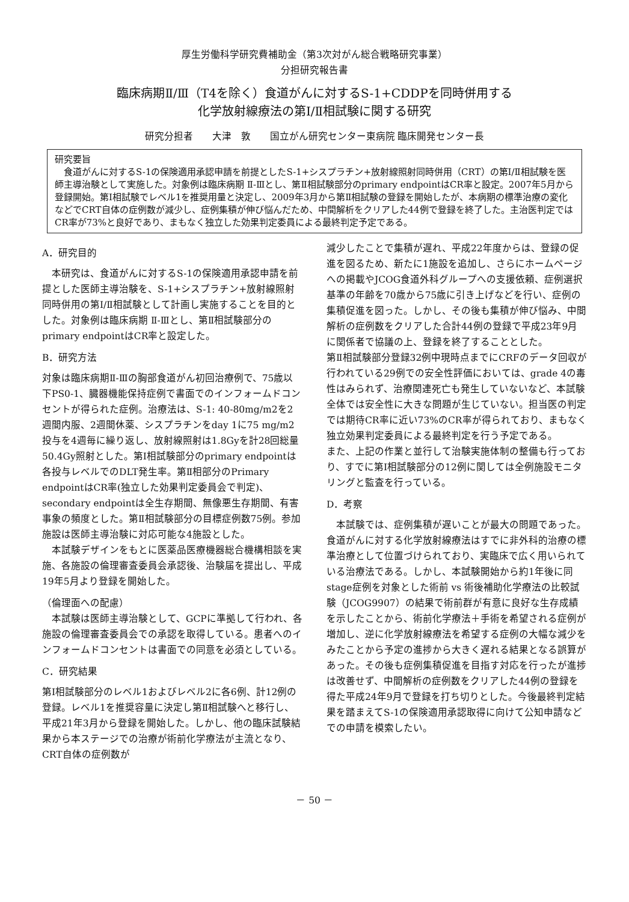厚生労働科学研究費補助金（第3次対がん総合戦略研究事業）
分担研究報告書
臨床病期Ⅱ/Ⅲ（T4を除く）食道がんに対するS-1+CDDPを同時併用する
化学放射線療法の第Ⅰ/Ⅱ相試験に関する研究
研究分担者　　大津　敦　　国立がん研究センター東病院 臨床開発センター長
研究要旨
　食道がんに対するS-1の保険適用承認申請を前提としたS-1+シスプラチン+放射線照射同時併用（CRT）の第Ⅰ/Ⅱ相試験を医師主導治験として実施した。対象例は臨床病期 Ⅱ-Ⅲとし、第Ⅱ相試験部分のprimary endpointはCR率と設定。2007年5月から登録開始。第Ⅰ相試験でレベル1を推奨用量と決定し、2009年3月から第Ⅱ相試験の登録を開始したが、本病期の標準治療の変化などでCRT自体の症例数が減少し、症例集積が伸び悩んだため、中間解析をクリアした44例で登録を終了した。主治医判定ではCR率が73%と良好であり、まもなく独立した効果判定委員による最終判定予定である。
A．研究目的
　本研究は、食道がんに対するS-1の保険適用承認申請を前提とした医師主導治験を、S-1+シスプラチン+放射線照射同時併用の第Ⅰ/Ⅱ相試験として計画し実施することを目的とした。対象例は臨床病期 Ⅱ-Ⅲとし、第Ⅱ相試験部分のprimary endpointはCR率と設定した。
B．研究方法
対象は臨床病期Ⅱ-Ⅲの胸部食道がん初回治療例で、75歳以下PS0-1、臓器機能保持症例で書面でのインフォームドコンセントが得られた症例。治療法は、S-1: 40-80mg/m2を2週間内服、2週間休薬、シスプラチンをday 1に75 mg/m2投与を4週毎に繰り返し、放射線照射は1.8Gyを計28回総量50.4Gy照射とした。第Ⅰ相試験部分のprimary endpointは各投与レベルでのDLT発生率。第Ⅱ相部分のPrimary endpointはCR率(独立した効果判定委員会で判定)、secondary endpointは全生存期間、無像悪生存期間、有害事象の頻度とした。第Ⅱ相試験部分の目標症例数75例。参加施設は医師主導治験に対応可能な4施設とした。
　本試験デザインをもとに医薬品医療機器総合機構相談を実施、各施設の倫理審査委員会承認後、治験届を提出し、平成19年5月より登録を開始した。
（倫理面への配慮）
　本試験は医師主導治験として、GCPに準拠して行われ、各施設の倫理審査委員会での承認を取得している。患者へのインフォームドコンセントは書面での同意を必須としている。
C．研究結果
第Ⅰ相試験部分のレベル1およびレベル2に各6例、計12例の登録。レベル1を推奨容量に決定し第Ⅱ相試験へと移行し、平成21年3月から登録を開始した。しかし、他の臨床試験結果から本ステージでの治療が術前化学療法が主流となり、CRT自体の症例数が
減少したことで集積が遅れ、平成22年度からは、登録の促進を図るため、新たに1施設を追加し、さらにホームページへの掲載やJCOG食道外科グループへの支援依頼、症例選択基準の年齢を70歳から75歳に引き上げなどを行い、症例の集積促進を図った。しかし、その後も集積が伸び悩み、中間解析の症例数をクリアした合計44例の登録で平成23年9月に関係者で協議の上、登録を終了することとした。
第Ⅱ相試験部分登録32例中現時点までにCRFのデータ回収が行われている29例での安全性評価においては、grade 4の毒性はみられず、治療関連死亡も発生していないなど、本試験全体では安全性に大きな問題が生じていない。担当医の判定では期待CR率に近い73%のCR率が得られており、まもなく独立効果判定委員による最終判定を行う予定である。
また、上記の作業と並行して治験実施体制の整備も行っており、すでに第Ⅰ相試験部分の12例に関しては全例施設モニタリングと監査を行っている。
D．考察
　本試験では、症例集積が遅いことが最大の問題であった。食道がんに対する化学放射線療法はすでに非外科的治療の標準治療として位置づけられており、実臨床で広く用いられている治療法である。しかし、本試験開始から約1年後に同stage症例を対象とした術前 vs 術後補助化学療法の比較試験（JCOG9907）の結果で術前群が有意に良好な生存成績を示したことから、術前化学療法＋手術を希望される症例が増加し、逆に化学放射線療法を希望する症例の大幅な減少をみたことから予定の進捗から大きく遅れる結果となる誤算があった。その後も症例集積促進を目指す対応を行ったが進捗は改善せず、中間解析の症例数をクリアした44例の登録を得た平成24年9月で登録を打ち切りとした。今後最終判定結果を踏まえてS-1の保険適用承認取得に向けて公知申請などでの申請を模索したい。
－ 50 －